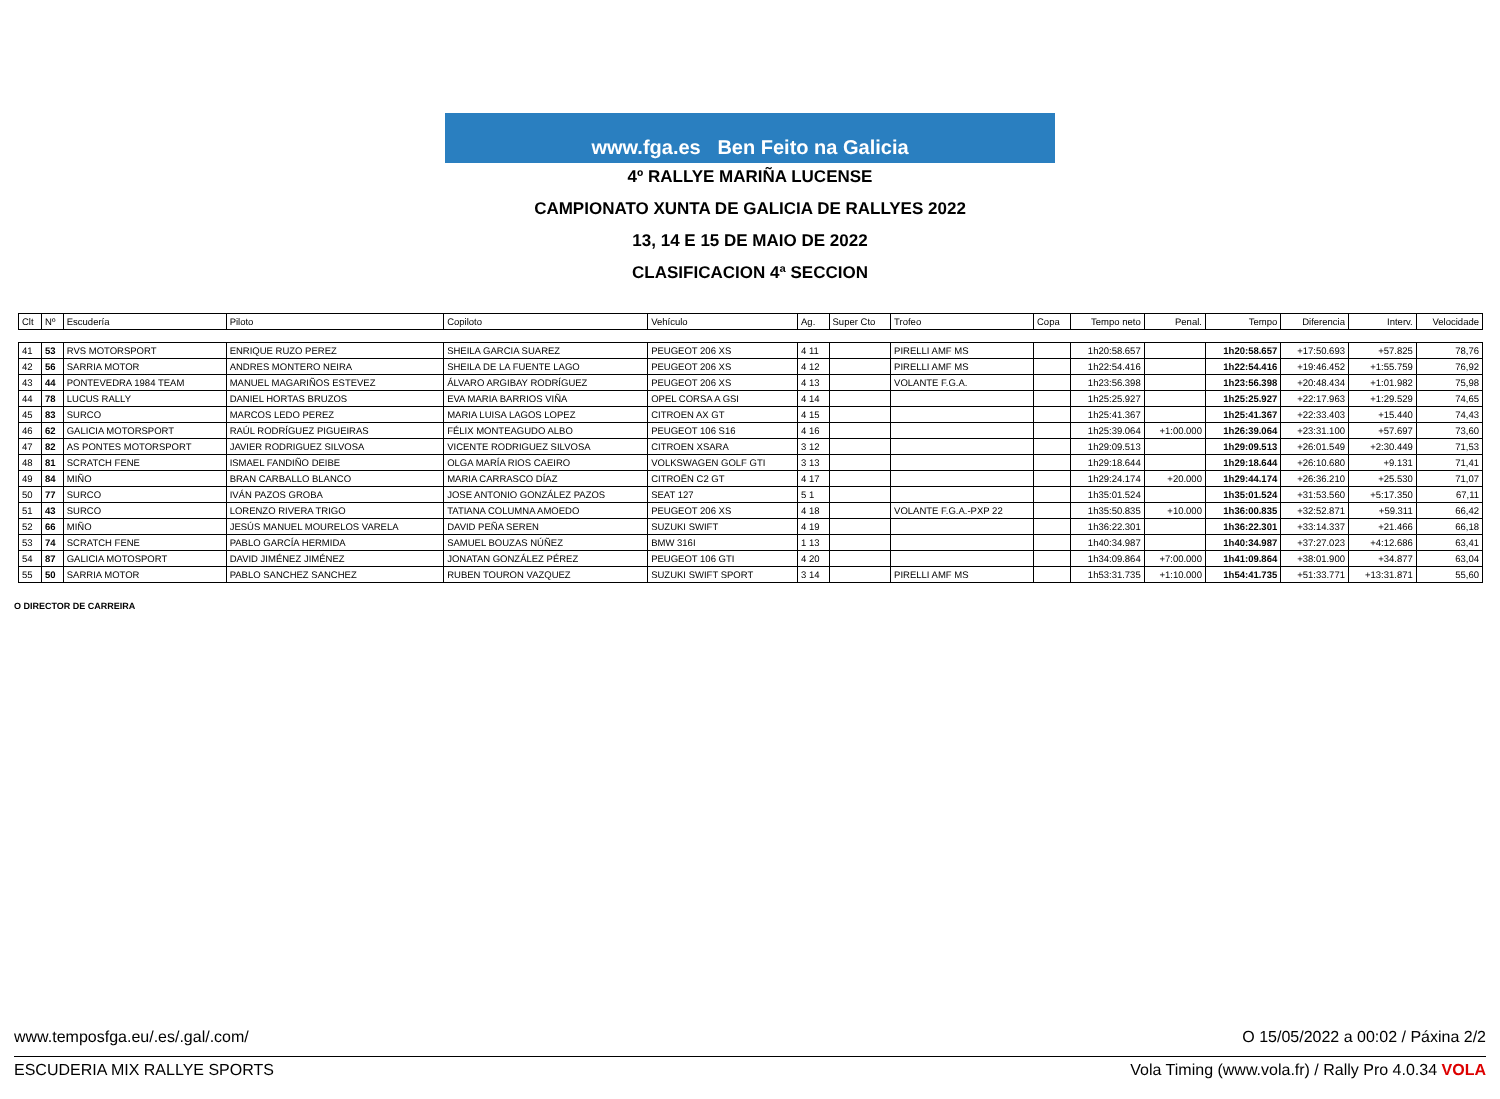www.fga.es Ben Feito na Galicia
4º RALLYE MARIÑA LUCENSE
CAMPIONATO XUNTA DE GALICIA DE RALLYES 2022
13, 14 E 15 DE MAIO DE 2022
CLASIFICACION 4ª SECCION
| Clt | Nº | Escudería | Piloto | Copiloto | Vehículo | Ag. | Super Cto | Trofeo | Copa | Tempo neto | Penal. | Tempo | Diferencia | Interv. | Velocidade |
| --- | --- | --- | --- | --- | --- | --- | --- | --- | --- | --- | --- | --- | --- | --- | --- |
| 41 | 53 | RVS MOTORSPORT | ENRIQUE RUZO PEREZ | SHEILA GARCIA SUAREZ | PEUGEOT 206 XS | 4 11 | | PIRELLI AMF MS | | 1h20:58.657 | | 1h20:58.657 | +17:50.693 | +57.825 | 78,76 |
| 42 | 56 | SARRIA MOTOR | ANDRES MONTERO NEIRA | SHEILA DE LA FUENTE LAGO | PEUGEOT 206 XS | 4 12 | | PIRELLI AMF MS | | 1h22:54.416 | | 1h22:54.416 | +19:46.452 | +1:55.759 | 76,92 |
| 43 | 44 | PONTEVEDRA 1984 TEAM | MANUEL MAGARIÑOS ESTEVEZ | ÁLVARO ARGIBAY RODRÍGUEZ | PEUGEOT 206 XS | 4 13 | | VOLANTE F.G.A. | | 1h23:56.398 | | 1h23:56.398 | +20:48.434 | +1:01.982 | 75,98 |
| 44 | 78 | LUCUS RALLY | DANIEL HORTAS BRUZOS | EVA MARIA BARRIOS VIÑA | OPEL CORSA A GSI | 4 14 | | | | 1h25:25.927 | | 1h25:25.927 | +22:17.963 | +1:29.529 | 74,65 |
| 45 | 83 | SURCO | MARCOS LEDO PEREZ | MARIA LUISA LAGOS LOPEZ | CITROEN AX GT | 4 15 | | | | 1h25:41.367 | | 1h25:41.367 | +22:33.403 | +15.440 | 74,43 |
| 46 | 62 | GALICIA MOTORSPORT | RAÚL RODRÍGUEZ PIGUEIRAS | FÉLIX MONTEAGUDO ALBO | PEUGEOT 106 S16 | 4 16 | | | | 1h25:39.064 | +1:00.000 | 1h26:39.064 | +23:31.100 | +57.697 | 73,60 |
| 47 | 82 | AS PONTES MOTORSPORT | JAVIER RODRIGUEZ SILVOSA | VICENTE RODRIGUEZ SILVOSA | CITROEN XSARA | 3 12 | | | | 1h29:09.513 | | 1h29:09.513 | +26:01.549 | +2:30.449 | 71,53 |
| 48 | 81 | SCRATCH FENE | ISMAEL FANDIÑO DEIBE | OLGA MARÍA RIOS CAEIRO | VOLKSWAGEN GOLF GTI | 3 13 | | | | 1h29:18.644 | | 1h29:18.644 | +26:10.680 | +9.131 | 71,41 |
| 49 | 84 | MIÑO | BRAN CARBALLO BLANCO | MARIA CARRASCO DÍAZ | CITROËN C2 GT | 4 17 | | | | 1h29:24.174 | +20.000 | 1h29:44.174 | +26:36.210 | +25.530 | 71,07 |
| 50 | 77 | SURCO | IVÁN PAZOS GROBA | JOSE ANTONIO GONZÁLEZ PAZOS | SEAT 127 | 5 1 | | | | 1h35:01.524 | | 1h35:01.524 | +31:53.560 | +5:17.350 | 67,11 |
| 51 | 43 | SURCO | LORENZO RIVERA TRIGO | TATIANA COLUMNA AMOEDO | PEUGEOT 206 XS | 4 18 | | VOLANTE F.G.A.-PXP 22 | | 1h35:50.835 | +10.000 | 1h36:00.835 | +32:52.871 | +59.311 | 66,42 |
| 52 | 66 | MIÑO | JESÚS MANUEL MOURELOS VARELA | DAVID PEÑA SEREN | SUZUKI SWIFT | 4 19 | | | | 1h36:22.301 | | 1h36:22.301 | +33:14.337 | +21.466 | 66,18 |
| 53 | 74 | SCRATCH FENE | PABLO GARCÍA HERMIDA | SAMUEL BOUZAS NÚÑEZ | BMW 316I | 1 13 | | | | 1h40:34.987 | | 1h40:34.987 | +37:27.023 | +4:12.686 | 63,41 |
| 54 | 87 | GALICIA MOTOSPORT | DAVID JIMÉNEZ JIMÉNEZ | JONATAN GONZÁLEZ PÉREZ | PEUGEOT 106 GTI | 4 20 | | | | 1h34:09.864 | +7:00.000 | 1h41:09.864 | +38:01.900 | +34.877 | 63,04 |
| 55 | 50 | SARRIA MOTOR | PABLO SANCHEZ SANCHEZ | RUBEN TOURON VAZQUEZ | SUZUKI SWIFT SPORT | 3 14 | | PIRELLI AMF MS | | 1h53:31.735 | +1:10.000 | 1h54:41.735 | +51:33.771 | +13:31.871 | 55,60 |
O DIRECTOR DE CARREIRA
www.temposfga.eu/.es/.gal/.com/ O 15/05/2022 a 00:02 / Páxina 2/2
ESCUDERIA MIX RALLYE SPORTS Vola Timing (www.vola.fr) / Rally Pro 4.0.34 VOLA